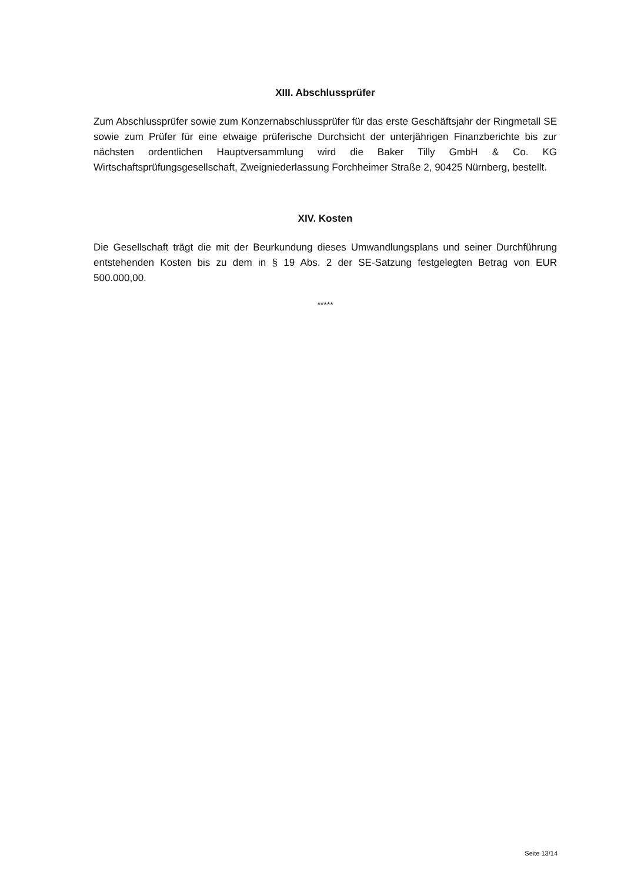XIII. Abschlussprüfer
Zum Abschlussprüfer sowie zum Konzernabschlussprüfer für das erste Geschäftsjahr der Ringmetall SE sowie zum Prüfer für eine etwaige prüferische Durchsicht der unterjährigen Finanzberichte bis zur nächsten ordentlichen Hauptversammlung wird die Baker Tilly GmbH & Co. KG Wirtschaftsprüfungsgesellschaft, Zweigniederlassung Forchheimer Straße 2, 90425 Nürnberg, bestellt.
XIV. Kosten
Die Gesellschaft trägt die mit der Beurkundung dieses Umwandlungsplans und seiner Durchführung entstehenden Kosten bis zu dem in § 19 Abs. 2 der SE-Satzung festgelegten Betrag von EUR 500.000,00.
*****
Seite 13/14